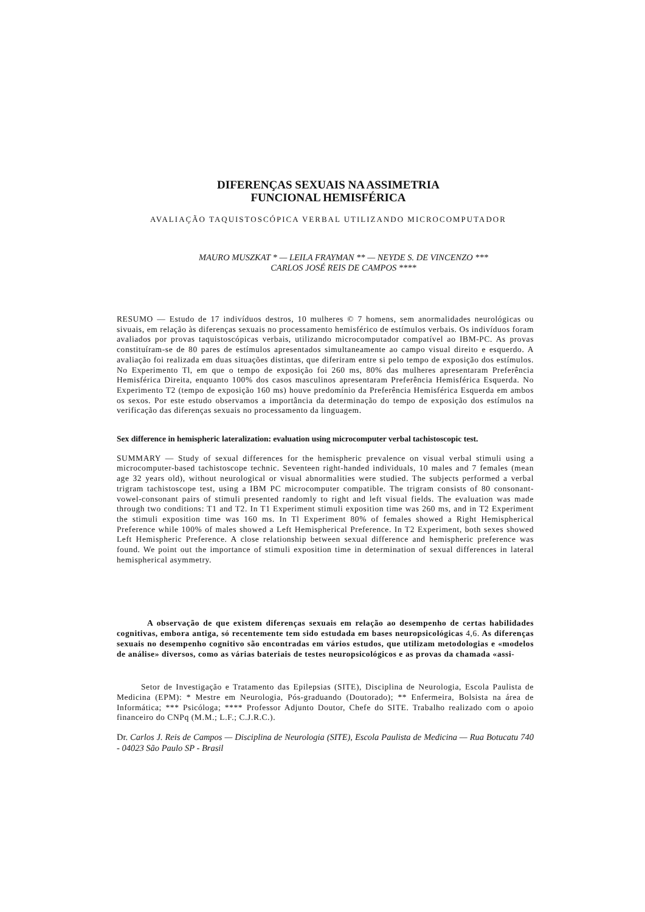DIFERENÇAS SEXUAIS NA ASSIMETRIA
FUNCIONAL HEMISFÉRICA
AVALIAÇÃO TAQUISTOSCÓPICA VERBAL UTILIZANDO MICROCOMPUTADOR
MAURO MUSZKAT * — LEILA FRAYMAN ** — NEYDE S. DE VINCENZO ***
CARLOS JOSÉ REIS DE CAMPOS ****
RESUMO — Estudo de 17 indivíduos destros, 10 mulheres © 7 homens, sem anormalidades neurológicas ou sivuais, em relação às diferenças sexuais no processamento hemisférico de estímulos verbais. Os indivíduos foram avaliados por provas taquistoscópicas verbais, utilizando microcomputador compatível ao IBM-PC. As provas constituíram-se de 80 pares de estímulos apresentados simultaneamente ao campo visual direito e esquerdo. A avaliação foi realizada em duas situações distintas, que diferiram entre si pelo tempo de exposição dos estímulos. No Experimento Tl, em que o tempo de exposição foi 260 ms, 80% das mulheres apresentaram Preferência Hemisférica Direita, enquanto 100% dos casos masculinos apresentaram Preferência Hemisférica Esquerda. No Experimento T2 (tempo de exposição 160 ms) houve predomínio da Preferência Hemisférica Esquerda em ambos os sexos. Por este estudo observamos a importância da determinação do tempo de exposição dos estímulos na verificação das diferenças sexuais no processamento da linguagem.
Sex difference in hemispheric lateralization: evaluation using microcomputer verbal tachistoscopic test.
SUMMARY — Study of sexual differences for the hemispheric prevalence on visual verbal stimuli using a microcomputer-based tachistoscope technic. Seventeen right-handed individuals, 10 males and 7 females (mean age 32 years old), without neurological or visual abnormalities were studied. The subjects performed a verbal trigram tachistoscope test, using a IBM PC microcomputer compatible. The trigram consists of 80 consonant-vowel-consonant pairs of stimuli presented randomly to right and left visual fields. The evaluation was made through two conditions: T1 and T2. In T1 Experiment stimuli exposition time was 260 ms, and in T2 Experiment the stimuli exposition time was 160 ms. In Tl Experiment 80% of females showed a Right Hemispherical Preference while 100% of males showed a Left Hemispherical Preference. In T2 Experiment, both sexes showed Left Hemispheric Preference. A close relationship between sexual difference and hemispheric preference was found. We point out the importance of stimuli exposition time in determination of sexual differences in lateral hemispherical asymmetry.
A observação de que existem diferenças sexuais em relação ao desempenho de certas habilidades cognitivas, embora antiga, só recentemente tem sido estudada em bases neuropsicológicas 4,6. As diferenças sexuais no desempenho cognitivo são encontradas em vários estudos, que utilizam metodologias e «modelos de análise» diversos, como as várias bateriais de testes neuropsicológicos e as provas da chamada «assi-
Setor de Investigação e Tratamento das Epilepsias (SITE), Disciplina de Neurologia, Escola Paulista de Medicina (EPM): * Mestre em Neurologia, Pós-graduando (Doutorado); ** Enfermeira, Bolsista na área de Informática; *** Psicóloga; **** Professor Adjunto Doutor, Chefe do SITE. Trabalho realizado com o apoio financeiro do CNPq (M.M.; L.F.; C.J.R.C.).
Dr. Carlos J. Reis de Campos — Disciplina de Neurologia (SITE), Escola Paulista de Medicina — Rua Botucatu 740 - 04023 São Paulo SP - Brasil